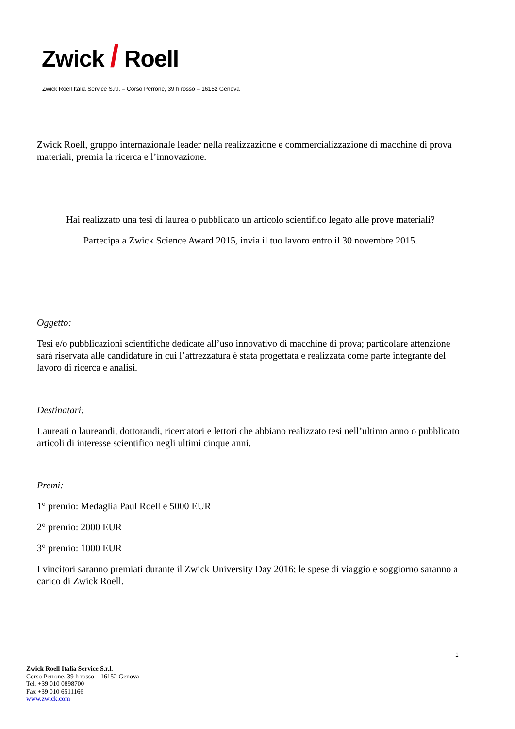Zwick / Roell
Zwick Roell Italia Service S.r.l. – Corso Perrone, 39 h rosso – 16152 Genova
Zwick Roell, gruppo internazionale leader nella realizzazione e commercializzazione di macchine di prova materiali, premia la ricerca e l’innovazione.
Hai realizzato una tesi di laurea o pubblicato un articolo scientifico legato alle prove materiali?
Partecipa a Zwick Science Award 2015, invia il tuo lavoro entro il 30 novembre 2015.
Oggetto:
Tesi e/o pubblicazioni scientifiche dedicate all’uso innovativo di macchine di prova; particolare attenzione sarà riservata alle candidature in cui l’attrezzatura è stata progettata e realizzata come parte integrante del lavoro di ricerca e analisi.
Destinatari:
Laureati o laureandi, dottorandi, ricercatori e lettori che abbiano realizzato tesi nell’ultimo anno o pubblicato articoli di interesse scientifico negli ultimi cinque anni.
Premi:
1° premio: Medaglia Paul Roell e 5000 EUR
2° premio: 2000 EUR
3° premio: 1000 EUR
I vincitori saranno premiati durante il Zwick University Day 2016; le spese di viaggio e soggiorno saranno a carico di Zwick Roell.
1
Zwick Roell Italia Service S.r.l.
Corso Perrone, 39 h rosso – 16152 Genova
Tel. +39 010 0898700
Fax +39 010 6511166
www.zwick.com